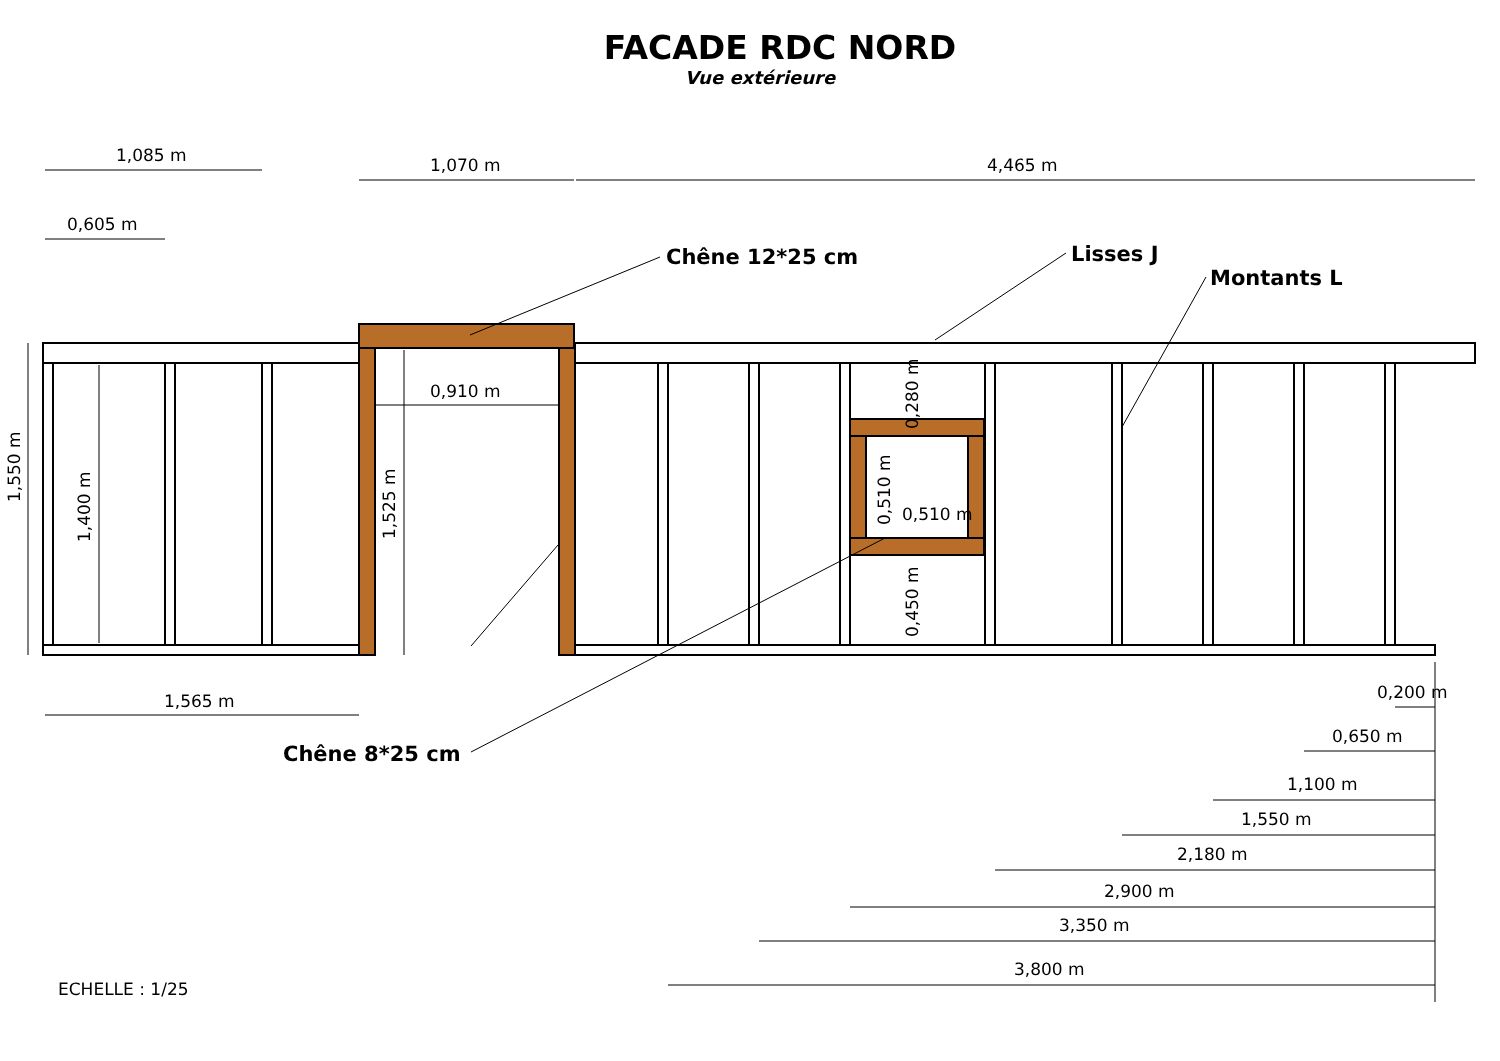FACADE RDC NORD
Vue extérieure
1,085 m
0,605 m
1,070 m
4,465 m
0,910 m
1,565 m
Chêne 12*25 cm
Lisses J
Montants L
Chêne 8*25 cm
0,510 m
0,200 m
0,650 m
1,100 m
1,550 m
2,180 m
2,900 m
3,350 m
3,800 m
ECHELLE : 1/25
1,550 m
1,400 m
1,525 m
0,280 m
0,510 m
0,450 m